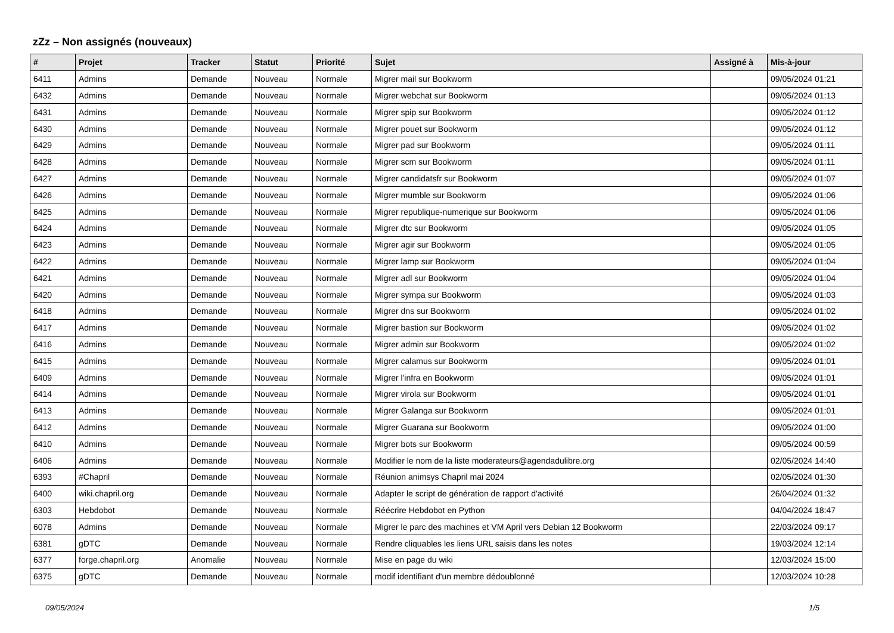zZz – Non assignés (nouveaux)
| # | Projet | Tracker | Statut | Priorité | Sujet | Assigné à | Mis-à-jour |
| --- | --- | --- | --- | --- | --- | --- | --- |
| 6411 | Admins | Demande | Nouveau | Normale | Migrer mail sur Bookworm | | 09/05/2024 01:21 |
| 6432 | Admins | Demande | Nouveau | Normale | Migrer webchat sur Bookworm | | 09/05/2024 01:13 |
| 6431 | Admins | Demande | Nouveau | Normale | Migrer spip sur Bookworm | | 09/05/2024 01:12 |
| 6430 | Admins | Demande | Nouveau | Normale | Migrer pouet sur Bookworm | | 09/05/2024 01:12 |
| 6429 | Admins | Demande | Nouveau | Normale | Migrer pad sur Bookworm | | 09/05/2024 01:11 |
| 6428 | Admins | Demande | Nouveau | Normale | Migrer scm sur Bookworm | | 09/05/2024 01:11 |
| 6427 | Admins | Demande | Nouveau | Normale | Migrer candidatsfr sur Bookworm | | 09/05/2024 01:07 |
| 6426 | Admins | Demande | Nouveau | Normale | Migrer mumble sur Bookworm | | 09/05/2024 01:06 |
| 6425 | Admins | Demande | Nouveau | Normale | Migrer republique-numerique sur Bookworm | | 09/05/2024 01:06 |
| 6424 | Admins | Demande | Nouveau | Normale | Migrer dtc sur Bookworm | | 09/05/2024 01:05 |
| 6423 | Admins | Demande | Nouveau | Normale | Migrer agir sur Bookworm | | 09/05/2024 01:05 |
| 6422 | Admins | Demande | Nouveau | Normale | Migrer lamp sur Bookworm | | 09/05/2024 01:04 |
| 6421 | Admins | Demande | Nouveau | Normale | Migrer adl sur Bookworm | | 09/05/2024 01:04 |
| 6420 | Admins | Demande | Nouveau | Normale | Migrer sympa sur Bookworm | | 09/05/2024 01:03 |
| 6418 | Admins | Demande | Nouveau | Normale | Migrer dns sur Bookworm | | 09/05/2024 01:02 |
| 6417 | Admins | Demande | Nouveau | Normale | Migrer bastion sur Bookworm | | 09/05/2024 01:02 |
| 6416 | Admins | Demande | Nouveau | Normale | Migrer admin sur Bookworm | | 09/05/2024 01:02 |
| 6415 | Admins | Demande | Nouveau | Normale | Migrer calamus sur Bookworm | | 09/05/2024 01:01 |
| 6409 | Admins | Demande | Nouveau | Normale | Migrer l'infra en Bookworm | | 09/05/2024 01:01 |
| 6414 | Admins | Demande | Nouveau | Normale | Migrer virola sur Bookworm | | 09/05/2024 01:01 |
| 6413 | Admins | Demande | Nouveau | Normale | Migrer Galanga sur Bookworm | | 09/05/2024 01:01 |
| 6412 | Admins | Demande | Nouveau | Normale | Migrer Guarana sur Bookworm | | 09/05/2024 01:00 |
| 6410 | Admins | Demande | Nouveau | Normale | Migrer bots sur Bookworm | | 09/05/2024 00:59 |
| 6406 | Admins | Demande | Nouveau | Normale | Modifier le nom de la liste moderateurs@agendadulibre.org | | 02/05/2024 14:40 |
| 6393 | #Chapril | Demande | Nouveau | Normale | Réunion animsys Chapril mai 2024 | | 02/05/2024 01:30 |
| 6400 | wiki.chapril.org | Demande | Nouveau | Normale | Adapter le script de génération de rapport d'activité | | 26/04/2024 01:32 |
| 6303 | Hebdobot | Demande | Nouveau | Normale | Réécrire Hebdobot en Python | | 04/04/2024 18:47 |
| 6078 | Admins | Demande | Nouveau | Normale | Migrer le parc des machines et VM April vers Debian 12 Bookworm | | 22/03/2024 09:17 |
| 6381 | gDTC | Demande | Nouveau | Normale | Rendre cliquables les liens URL saisis dans les notes | | 19/03/2024 12:14 |
| 6377 | forge.chapril.org | Anomalie | Nouveau | Normale | Mise en page du wiki | | 12/03/2024 15:00 |
| 6375 | gDTC | Demande | Nouveau | Normale | modif identifiant d'un membre dédoublonné | | 12/03/2024 10:28 |
09/05/2024 1/5